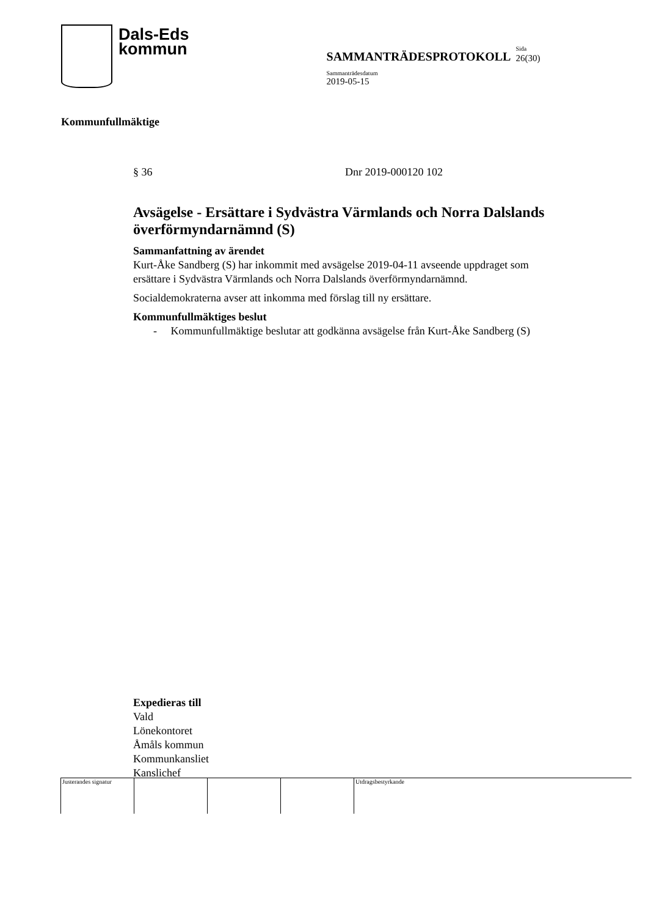Dals-Eds
kommun
SAMMANTRÄDESPROTOKOLL
Sida
26(30)
Sammanträdesdatum
2019-05-15
Kommunfullmäktige
§ 36 Dnr 2019-000120 102
Avsägelse - Ersättare i Sydvästra Värmlands och Norra Dalslands överförmyndarnämnd (S)
Sammanfattning av ärendet
Kurt-Åke Sandberg (S) har inkommit med avsägelse 2019-04-11 avseende uppdraget som ersättare i Sydvästra Värmlands och Norra Dalslands överförmyndarnämnd.
Socialdemokraterna avser att inkomma med förslag till ny ersättare.
Kommunfullmäktiges beslut
- Kommunfullmäktige beslutar att godkänna avsägelse från Kurt-Åke Sandberg (S)
Expedieras till
Vald
Lönekontoret
Åmåls kommun
Kommunkansliet
Kanslichef
| Justerandes signatur | | | | Utdragsbestyrkande |